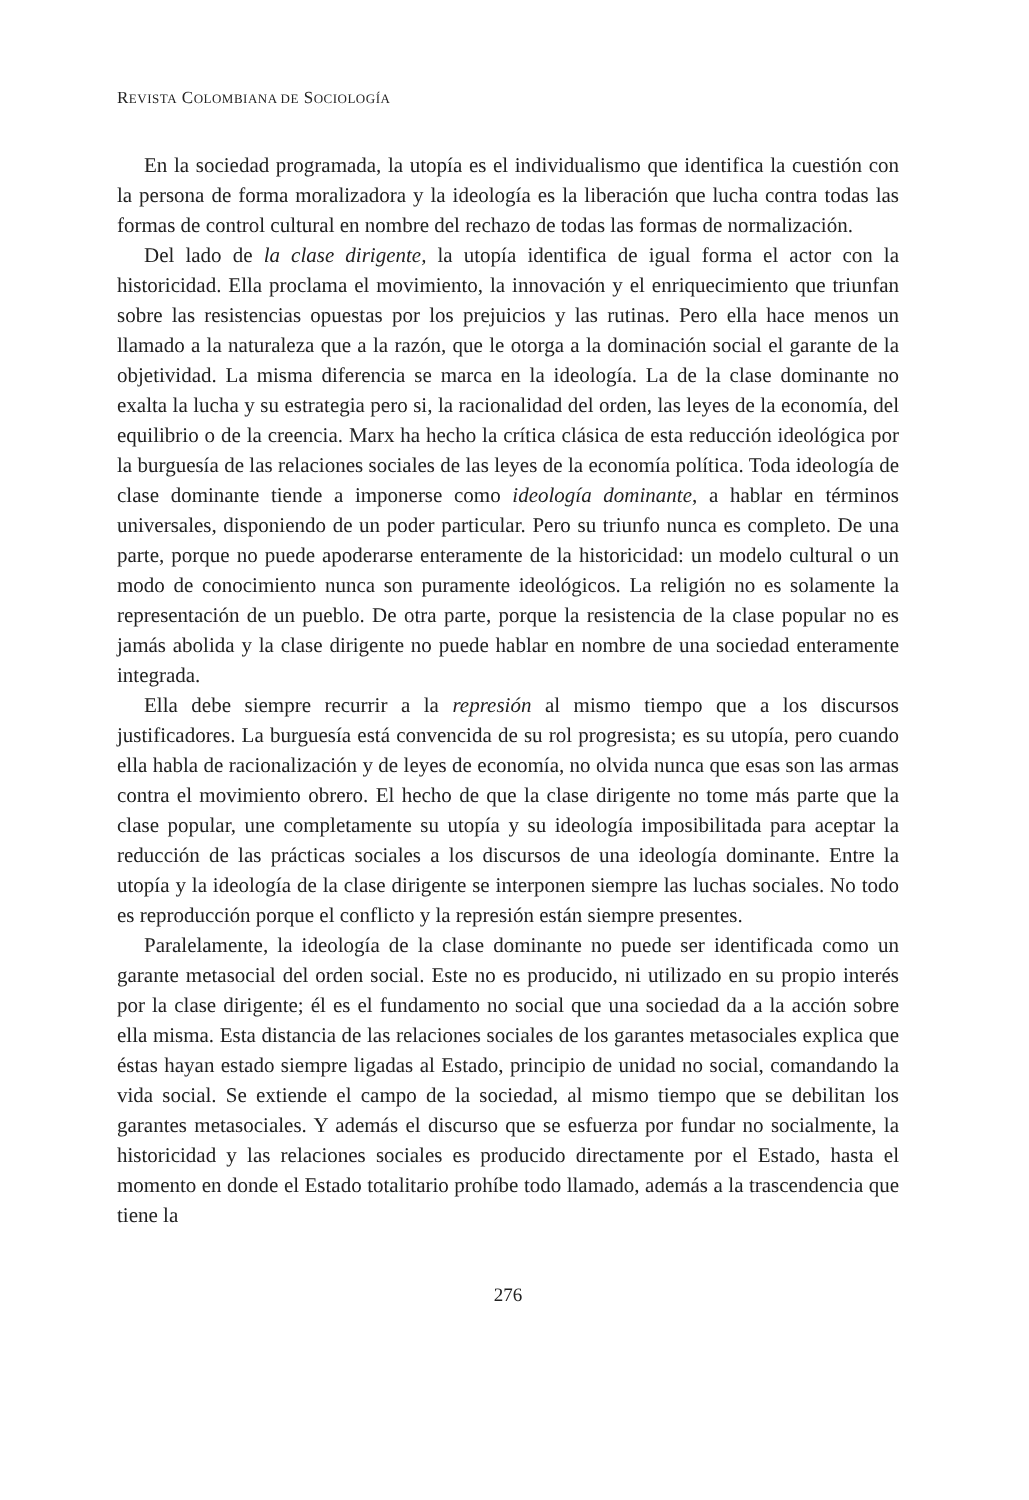REVISTA COLOMBIANA DE SOCIOLOGÍA
En la sociedad programada, la utopía es el individualismo que identifica la cuestión con la persona de forma moralizadora y la ideología es la liberación que lucha contra todas las formas de control cultural en nombre del rechazo de todas las formas de normalización.
Del lado de la clase dirigente, la utopía identifica de igual forma el actor con la historicidad. Ella proclama el movimiento, la innovación y el enriquecimiento que triunfan sobre las resistencias opuestas por los prejuicios y las rutinas. Pero ella hace menos un llamado a la naturaleza que a la razón, que le otorga a la dominación social el garante de la objetividad. La misma diferencia se marca en la ideología. La de la clase dominante no exalta la lucha y su estrategia pero si, la racionalidad del orden, las leyes de la economía, del equilibrio o de la creencia. Marx ha hecho la crítica clásica de esta reducción ideológica por la burguesía de las relaciones sociales de las leyes de la economía política. Toda ideología de clase dominante tiende a imponerse como ideología dominante, a hablar en términos universales, disponiendo de un poder particular. Pero su triunfo nunca es completo. De una parte, porque no puede apoderarse enteramente de la historicidad: un modelo cultural o un modo de conocimiento nunca son puramente ideológicos. La religión no es solamente la representación de un pueblo. De otra parte, porque la resistencia de la clase popular no es jamás abolida y la clase dirigente no puede hablar en nombre de una sociedad enteramente integrada.
Ella debe siempre recurrir a la represión al mismo tiempo que a los discursos justificadores. La burguesía está convencida de su rol progresista; es su utopía, pero cuando ella habla de racionalización y de leyes de economía, no olvida nunca que esas son las armas contra el movimiento obrero. El hecho de que la clase dirigente no tome más parte que la clase popular, une completamente su utopía y su ideología imposibilitada para aceptar la reducción de las prácticas sociales a los discursos de una ideología dominante. Entre la utopía y la ideología de la clase dirigente se interponen siempre las luchas sociales. No todo es reproducción porque el conflicto y la represión están siempre presentes.
Paralelamente, la ideología de la clase dominante no puede ser identificada como un garante metasocial del orden social. Este no es producido, ni utilizado en su propio interés por la clase dirigente; él es el fundamento no social que una sociedad da a la acción sobre ella misma. Esta distancia de las relaciones sociales de los garantes metasociales explica que éstas hayan estado siempre ligadas al Estado, principio de unidad no social, comandando la vida social. Se extiende el campo de la sociedad, al mismo tiempo que se debilitan los garantes metasociales. Y además el discurso que se esfuerza por fundar no socialmente, la historicidad y las relaciones sociales es producido directamente por el Estado, hasta el momento en donde el Estado totalitario prohíbe todo llamado, además a la trascendencia que tiene la
276